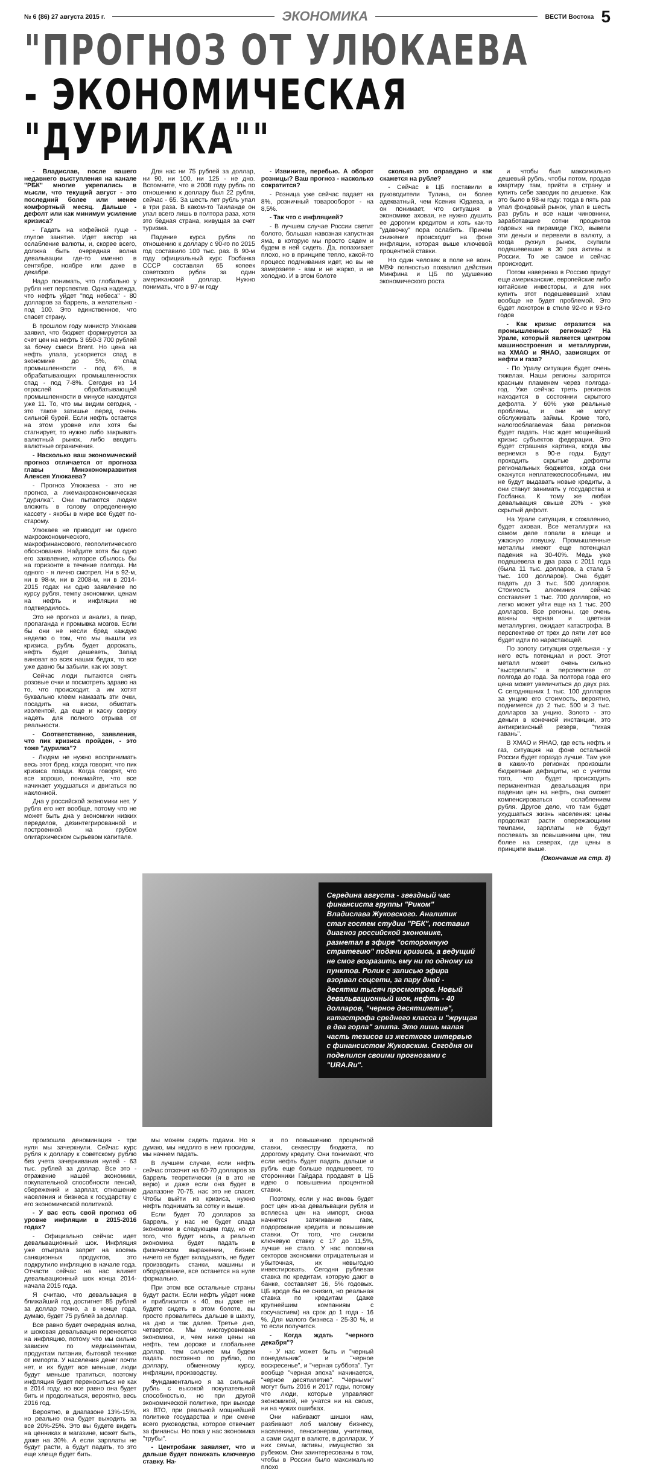№ 6 (86) 27 августа 2015 г. ЭКОНОМИКА ВЕСТИ Востока 5
"ПРОГНОЗ ОТ УЛЮКАЕВА
- ЭКОНОМИЧЕСКАЯ "ДУРИЛКА""
- Владислав, после вашего недавнего выступления на канале "РБК" многие укрепились в мысли, что текущий август - это последний более или менее комфортный месяц. Дальше - дефолт или как минимум усиление кризиса?
- Гадать на кофейной гуще - глупое занятие. Идет вектор на ослабление валюты, и, скорее всего, должна быть очередная волна девальвации где-то именно в сентябре, ноябре или даже в декабре.
Надо понимать, что глобально у рубля нет перспектив. Одна надежда, что нефть уйдет "под небеса" - 80 долларов за баррель, а желательно - под 100. Это единственное, что спасет страну.
В прошлом году министр Улюкаев заявил, что бюджет формируется за счет цен на нефть 3 650-3 700 рублей за бочку смеси Brent. Но цена на нефть упала, ускоряется спад в экономике до 5%, спад промышленности - под 6%, в обрабатывающих промышленностях спад - под 7-8%. Сегодня из 14 отраслей обрабатывающей промышленности в минусе находятся уже 11. То, что мы видим сегодня, - это такое затишье перед очень сильной бурей. Если нефть остается на этом уровне или хотя бы стагнирует, то нужно либо закрывать валютный рынок, либо вводить валютные ограничения.
- Насколько ваш экономический прогноз отличается от прогноза главы Минэкономразвития Алексея Улюкаева?
- Прогноз Улюкаева - это не прогноз, а лжемакроэкономическая "дурилка". Они пытаются людям вложить в голову определенную кассету - якобы в мире все будет по-старому.
Улюкаев не приводит ни одного макроэкономического, макрофинансового, геополитического обоснования. Найдите хотя бы одно его заявление, которое сбылось бы на горизонте в течение полгода. Ни одного - я лично смотрел. Ни в 92-м, ни в 98-м, ни в 2008-м, ни в 2014-2015 годах ни одно заявление по курсу рубля, темпу экономики, ценам на нефть и инфляции не подтвердилось.
Это не прогноз и анализ, а пиар, пропаганда и промывка мозгов. Если бы они не несли бред каждую неделю о том, что мы вышли из кризиса, рубль будет дорожать, нефть будет дешеветь, Запад виноват во всех наших бедах, то все уже давно бы забыли, как их зовут.
Сейчас люди пытаются снять розовые очки и посмотреть здраво на то, что происходит, а им хотят буквально клеем намазать эти очки, посадить на виски, обмотать изолентой, да еще и каску сверху надеть для полного отрыва от реальности.
- Соответственно, заявления, что пик кризиса пройден, - это тоже "дурилка"?
- Людям не нужно воспринимать весь этот бред, когда говорят, что пик кризиса позади. Когда говорят, что все хорошо, понимайте, что все начинает ухудшаться и двигаться по наклонной.
Дна у российской экономики нет. У рубля его нет вообще, потому что не может быть дна у экономики низких переделов, дезинтегрированной и построенной на грубом олигархическом сырьевом капитале.
Для нас ни 75 рублей за доллар, ни 90, ни 100, ни 125 - не дно. Вспомните, что в 2008 году рубль по отношению к доллару был 22 рубля, сейчас - 65. За шесть лет рубль упал в три раза. В каком-то Таиланде он упал всего лишь в полтора раза, хотя это бедная страна, живущая за счет туризма.
Падение курса рубля по отношению к доллару с 90-го по 2015 год составило 100 тыс. раз. В 90-м году официальный курс Госбанка СССР составлял 65 копеек советского рубля за один американский доллар. Нужно понимать, что в 97-м году
- Извините, перебью. А оборот розницы? Ваш прогноз - насколько сократится?
- Розница уже сейчас падает на 8%, розничный товарооборот - на 8,5%.
- Так что с инфляцией?
- В лучшем случае России светит болото, большая навозная капустная яма, в которую мы просто сядем и будем в ней сидеть. Да, попахивает плохо, но в принципе тепло, какой-то процесс подгнивания идет, но вы не замерзаете - вам и не жарко, и не холодно. И в этом болоте
сколько это оправдано и как скажется на рубле?
- Сейчас в ЦБ поставили в руководители Тулина, он более адекватный, чем Ксения Юдаева, и он понимает, что ситуация в экономике аховая, не нужно душить ее дорогим кредитом и хоть как-то "удавочку" пора ослабить. Причем снижение происходит на фоне инфляции, которая выше ключевой процентной ставки.
Но один человек в поле не воин. МВФ полностью похвалил действия Минфина и ЦБ по удушению экономического роста
и чтобы был максимально дешевый рубль, чтобы потом, продав квартиру там, прийти в страну и купить себе заводик по дешевке. Как это было в 98-м году: тогда в пять раз упал фондовый рынок, упал в шесть раз рубль и все наши чиновники, заработавшие сотни процентов годовых на пирамиде ГКО, вывели эти деньги и перевели в валюту, а когда рухнул рынок, скупили подешевевшие в 30 раз активы в России. То же самое и сейчас происходит.
Потом наверняка в Россию придут еще американские, европейские либо китайские инвесторы, и для них купить этот подешевевший хлам вообще не будет проблемой. Это будет лохотрон в стиле 92-го и 93-го годов
- Как кризис отразится на промышленных регионах? На Урале, который является центром машиностроения и металлургии, на ХМАО и ЯНАО, зависящих от нефти и газа?
- По Уралу ситуация будет очень тяжелая. Наши регионы загорятся красным пламенем через полгода-год. Уже сейчас треть регионов находится в состоянии скрытого дефолта. У 60% уже реальные проблемы, и они не могут обслуживать займы. Кроме того, налогооблагаемая база регионов будет падать. Нас ждет мощнейший кризис субъектов федерации. Это будет страшная картина, когда мы вернемся в 90-е годы. Будут проходить скрытые дефолты региональных бюджетов, когда они окажутся неплатежеспособными, им не будут выдавать новые кредиты, а они станут занимать у государства и Госбанка. К тому же любая девальвация свыше 20% - уже скрытый дефолт.
На Урале ситуация, к сожалению, будет аховая. Все металлурги на самом деле попали в клещи и ужасную ловушку. Промышленные металлы имеют еще потенциал падения на 30-40%. Медь уже подешевела в два раза с 2011 года (была 11 тыс. долларов, а стала 5 тыс. 100 долларов). Она будет падать до 3 тыс. 500 долларов. Стоимость алюминия сейчас составляет 1 тыс. 700 долларов, но легко может уйти еще на 1 тыс. 200 долларов. Все регионы, где очень важны черная и цветная металлургия, ожидает катастрофа. В перспективе от трех до пяти лет все будет идти по нарастающей.
По золоту ситуация отдельная - у него есть потенциал и рост. Этот металл может очень сильно "выстрелить" в перспективе от полгода до года. За полтора года его цена может увеличиться до двух раз. С сегодняшних 1 тыс. 100 долларов за унцию его стоимость, вероятно, поднимется до 2 тыс. 500 и 3 тыс. долларов за унцию. Золото - это деньги в конечной инстанции, это антикризисный резерв, "тихая гавань".
В ХМАО и ЯНАО, где есть нефть и газ, ситуация на фоне остальной России будет гораздо лучше. Там уже в каких-то регионах произошли бюджетные дефициты, но с учетом того, что будет происходить перманентная девальвация при падении цен на нефть, она сможет компенсироваться ослаблением рубля. Другое дело, что там будет ухудшаться жизнь населения: цены продолжат расти опережающими темпами, зарплаты не будут поспевать за повышением цен, тем более на северах, где цены в принципе выше.
(Окончание на стр. 8)
Середина августа - звездный час финансиста группы "Риком" Владислава Жуковского. Аналитик стал гостем студии "РБК", поставил диагноз российской экономике, разметал в эфире "осторожную стратегию" подачи кризиса, а ведущий не смог возразить ему ни по одному из пунктов. Ролик с записью эфира взорвал соцсети, за пару дней - десятки тысяч просмотров. Новый девальвационный шок, нефть - 40 долларов, "черное десятилетие", катастрофа среднего класса и "жрущая в два горла" элита. Это лишь малая часть тезисов из жесткого интервью с финансистом Жуковским. Сегодня он поделился своими прогнозами с "URA.Ru".
произошла деноминация - три нуля мы зачеркнули. Сейчас курс рубля к доллару к советскому рублю без учета зачеркивания нулей - 63 тыс. рублей за доллар. Все это - отражение нашей экономики, покупательной способности пенсий, сбережений и зарплат, отношение населения и бизнеса к государству с его экономической политикой.
- У вас есть свой прогноз об уровне инфляции в 2015-2016 годах?
- Официально сейчас идет девальвационный шок. Инфляция уже отыграла запрет на восемь санкционных продуктов, это подкрутило инфляцию в начале года. Отчасти сейчас на нас влияет девальвационный шок конца 2014-начала 2015 года.
Я считаю, что девальвация в ближайший год достигнет 85 рублей за доллар точно, а в конце года, думаю, будет 75 рублей за доллар.
Все равно будет очередная волна, и шоковая девальвация перенесется на инфляцию, потому что мы сильно зависим по медикаментам, продуктам питания, бытовой технике от импорта. У населения денег почти нет, и их будет все меньше, люди будут меньше тратиться, поэтому инфляция будет переноситься не как в 2014 году, но все равно она будет бить и продолжаться, вероятно, весь 2016 год.
Вероятно, в диапазоне 13%-15%, но реально она будет выходить за все 20%-25%. Это вы будете видеть на ценниках в магазине, может быть, даже на 30%. А если зарплаты не будут расти, а будут падать, то это еще хлеще будет бить.
мы можем сидеть годами. Но я думаю, мы недолго в нем просидим, мы начнем падать.
В лучшем случае, если нефть сейчас отскочит на 60-70 долларов за баррель теоретически (я в это не верю) и даже если она будет в диапазоне 70-75, нас это не спасет. Чтобы выйти из кризиса, нужно нефть поднимать за сотку и выше.
Если будет 70 долларов за баррель, у нас не будет спада экономики в следующем году, но от того, что будет ноль, а реально экономика будет падать в физическом выражении, бизнес ничего не будет вкладывать, не будет производить станки, машины и оборудование, все останется на нуле формально.
При этом все остальные страны будут расти. Если нефть уйдет ниже и приблизится к 40, вы даже не будете сидеть в этом болоте, вы просто провалитесь дальше в шахту, на дно и так далее. Третье дно, четвертое. Мы многоуровневая экономика, и, чем ниже цены на нефть, тем дороже и глобальнее доллар, тем сильнее мы будем падать постоянно по рублю, по доллару, обменному курсу, инфляции, производству.
Фундаментально я за сильный рубль с высокой покупательной способностью, но при другой экономической политике, при выходе из ВТО, при реальной мощнейшей политике государства и при смене всего руководства, которое отвечает за финансы. Но пока у нас экономика "трубы".
- Центробанк заявляет, что и дальше будет понижать ключевую ставку. На-
и по повышению процентной ставки, секвестру бюджета, по дорогому кредиту. Они понимают, что если нефть будет падать дальше и рубль еще больше подешевеет, то сторонники Гайдара продавят в ЦБ идею о повышении процентной ставки.
Поэтому, если у нас вновь будет рост цен из-за девальвации рубля и всплеска цен на импорт, снова начнется затягивание гаек, подорожание кредита и повышение ставки. От того, что снизили ключевую ставку с 17 до 11,5%, лучше не стало. У нас половина секторов экономики отрицательная и убыточная, их невыгодно инвестировать. Сегодня рублевая ставка по кредитам, которую дают в банке, составляет 16, 5% годовых. ЦБ вроде бы ее снизил, но реальная ставка по кредитам (даже крупнейшим компаниям с госучастием) на срок до 1 года - 16 %. Для малого бизнеса - 25-30 %, и то если получится.
- Когда ждать "черного декабря"?
- У нас может быть и "черный понедельник", и "черное воскресенье", и "черная суббота". Тут вообще "черная эпоха" начинается, "черное десятилетие". "Черными" могут быть 2016 и 2017 годы, потому что люди, которые управляют экономикой, не учатся ни на своих, ни на чужих ошибках.
Они набивают шишки нам, разбивают лоб малому бизнесу, населению, пенсионерам, учителям, а сами сидят в валюте, в долларах. У них семьи, активы, имущество за рубежом. Они заинтересованы в том, чтобы в России было максимально плохо